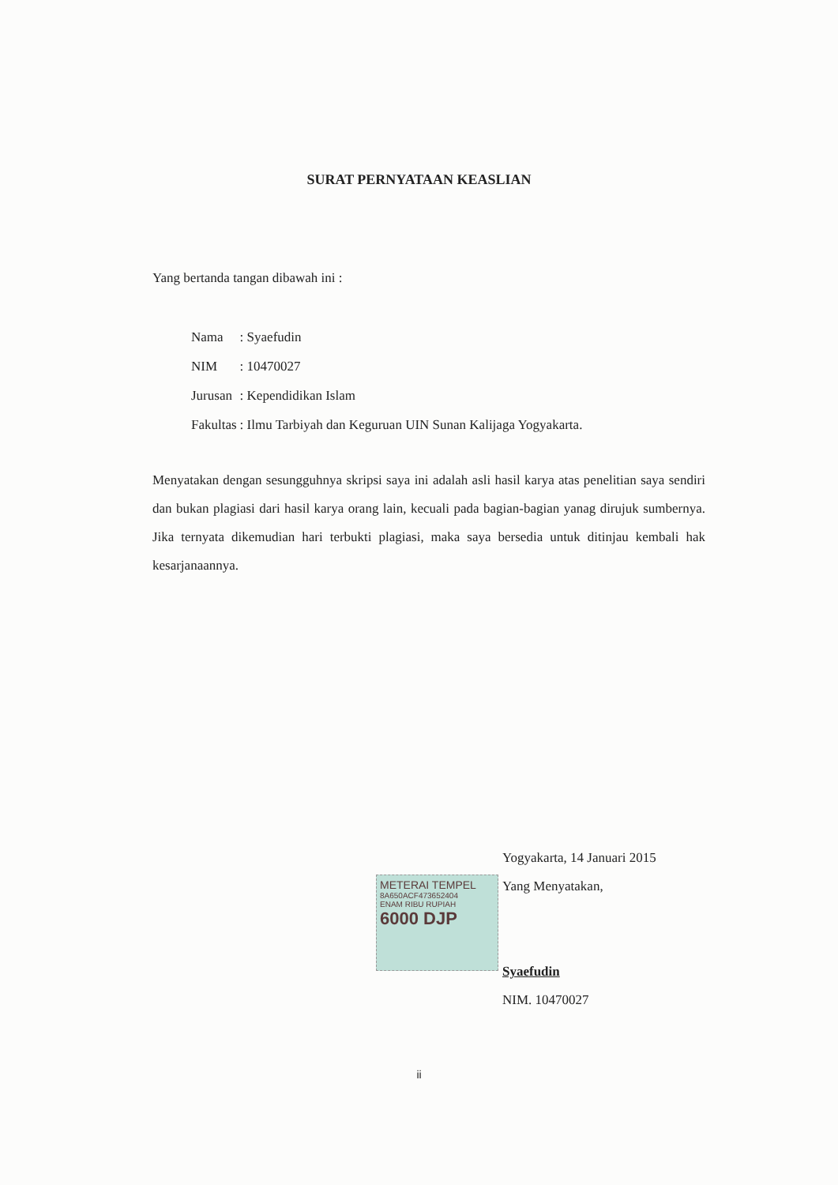SURAT PERNYATAAN KEASLIAN
Yang bertanda tangan dibawah ini :
| Nama | : Syaefudin |
| NIM | : 10470027 |
| Jurusan | : Kependidikan Islam |
| Fakultas | : Ilmu Tarbiyah dan Keguruan UIN Sunan Kalijaga Yogyakarta. |
Menyatakan dengan sesungguhnya skripsi saya ini adalah asli hasil karya atas penelitian saya sendiri dan bukan plagiasi dari hasil karya orang lain, kecuali pada bagian-bagian yanag dirujuk sumbernya. Jika ternyata dikemudian hari terbukti plagiasi, maka saya bersedia untuk ditinjau kembali hak kesarjanaannya.
METERAI TEMPEL
8A650ACF473652404
ENAM RIBU RUPIAH
6000 DJP
Yogyakarta, 14 Januari 2015
Yang Menyatakan,
Syaefudin
NIM. 10470027
ii